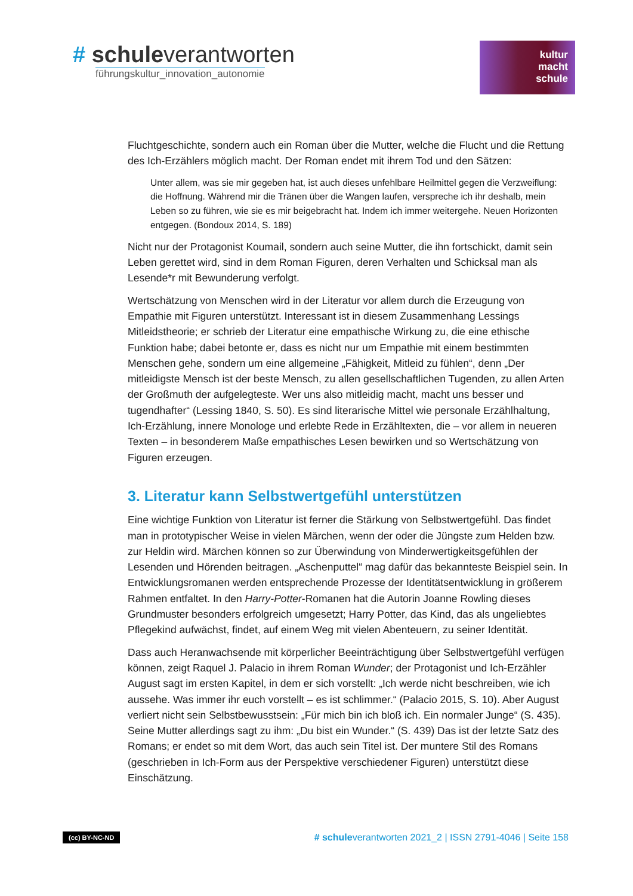# schuleverantworten
führungskultur_innovation_autonomie
kultur
macht
schule
Fluchtgeschichte, sondern auch ein Roman über die Mutter, welche die Flucht und die Rettung des Ich-Erzählers möglich macht. Der Roman endet mit ihrem Tod und den Sätzen:
Unter allem, was sie mir gegeben hat, ist auch dieses unfehlbare Heilmittel gegen die Verzweiflung: die Hoffnung. Während mir die Tränen über die Wangen laufen, verspreche ich ihr deshalb, mein Leben so zu führen, wie sie es mir beigebracht hat. Indem ich immer weitergehe. Neuen Horizonten entgegen. (Bondoux 2014, S. 189)
Nicht nur der Protagonist Koumail, sondern auch seine Mutter, die ihn fortschickt, damit sein Leben gerettet wird, sind in dem Roman Figuren, deren Verhalten und Schicksal man als Lesende*r mit Bewunderung verfolgt.
Wertschätzung von Menschen wird in der Literatur vor allem durch die Erzeugung von Empathie mit Figuren unterstützt. Interessant ist in diesem Zusammenhang Lessings Mitleidstheorie; er schrieb der Literatur eine empathische Wirkung zu, die eine ethische Funktion habe; dabei betonte er, dass es nicht nur um Empathie mit einem bestimmten Menschen gehe, sondern um eine allgemeine „Fähigkeit, Mitleid zu fühlen“, denn „Der mitleidigste Mensch ist der beste Mensch, zu allen gesellschaftlichen Tugenden, zu allen Arten der Großmuth der aufgelegteste. Wer uns also mitleidig macht, macht uns besser und tugendhafter“ (Lessing 1840, S. 50). Es sind literarische Mittel wie personale Erzählhaltung, Ich-Erzählung, innere Monologe und erlebte Rede in Erzähltexten, die – vor allem in neueren Texten – in besonderem Maße empathisches Lesen bewirken und so Wertschätzung von Figuren erzeugen.
3. Literatur kann Selbstwertgefühl unterstützen
Eine wichtige Funktion von Literatur ist ferner die Stärkung von Selbstwertgefühl. Das findet man in prototypischer Weise in vielen Märchen, wenn der oder die Jüngste zum Helden bzw. zur Heldin wird. Märchen können so zur Überwindung von Minderwertigkeitsgefühlen der Lesenden und Hörenden beitragen. „Aschenputtel“ mag dafür das bekannteste Beispiel sein. In Entwicklungsromanen werden entsprechende Prozesse der Identitätsentwicklung in größerem Rahmen entfaltet. In den Harry-Potter-Romanen hat die Autorin Joanne Rowling dieses Grundmuster besonders erfolgreich umgesetzt; Harry Potter, das Kind, das als ungeliebtes Pflegekind aufwächst, findet, auf einem Weg mit vielen Abenteuern, zu seiner Identität.
Dass auch Heranwachsende mit körperlicher Beeinträchtigung über Selbstwertgefühl verfügen können, zeigt Raquel J. Palacio in ihrem Roman Wunder; der Protagonist und Ich-Erzähler August sagt im ersten Kapitel, in dem er sich vorstellt: „Ich werde nicht beschreiben, wie ich aussehe. Was immer ihr euch vorstellt – es ist schlimmer.“ (Palacio 2015, S. 10). Aber August verliert nicht sein Selbstbewusstsein: „Für mich bin ich bloß ich. Ein normaler Junge“ (S. 435). Seine Mutter allerdings sagt zu ihm: „Du bist ein Wunder.“ (S. 439) Das ist der letzte Satz des Romans; er endet so mit dem Wort, das auch sein Titel ist. Der muntere Stil des Romans (geschrieben in Ich-Form aus der Perspektive verschiedener Figuren) unterstützt diese Einschätzung.
(cc) BY-NC-ND # schuleverantworten 2021_2 | ISSN 2791-4046 | Seite 158